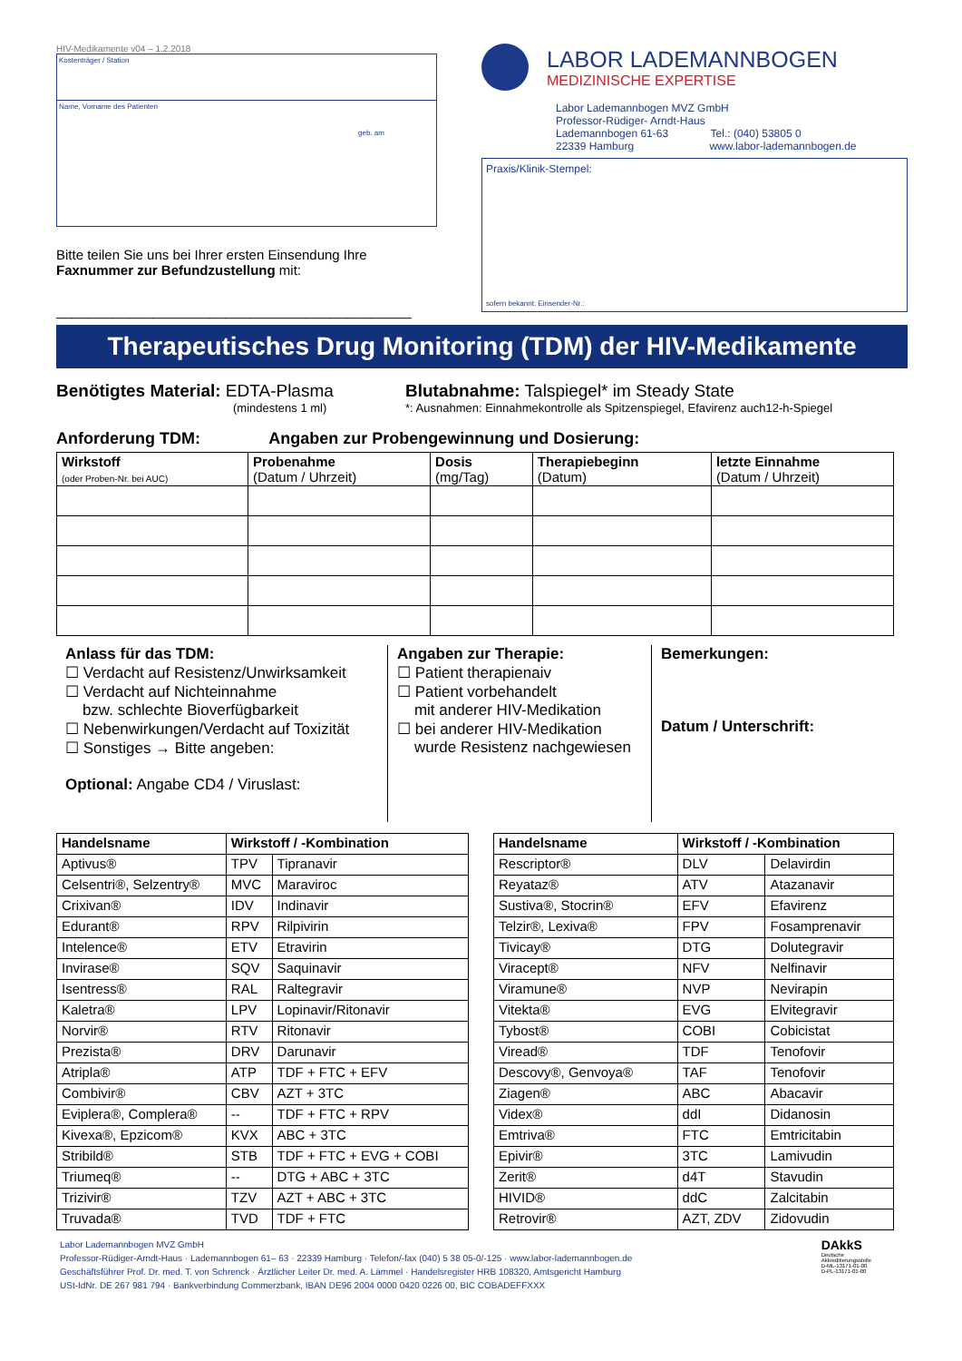HIV-Medikamente v04 – 1.2.2018
Kostenträger / Station
Name, Vorname des Patienten
geb. am
Bitte teilen Sie uns bei Ihrer ersten Einsendung Ihre Faxnummer zur Befundzustellung mit:
____________________________________________
LABOR LADEMANNBOGEN
MEDIZINISCHE EXPERTISE
Labor Lademannbogen MVZ GmbH
Professor-Rüdiger- Arndt-Haus
Lademannbogen 61-63 Tel.: (040) 53805 0
22339 Hamburg www.labor-lademannbogen.de
Praxis/Klinik-Stempel:
sofern bekannt: Einsender-Nr.:
Therapeutisches Drug Monitoring (TDM) der HIV-Medikamente
Benötigtes Material: EDTA-Plasma
(mindestens 1 ml)
Blutabnahme: Talspiegel* im Steady State
*: Ausnahmen: Einnahmekontrolle als Spitzenspiegel, Efavirenz auch12-h-Spiegel
Anforderung TDM: Angaben zur Probengewinnung und Dosierung:
| Wirkstoff (oder Proben-Nr. bei AUC) | Probenahme (Datum / Uhrzeit) | Dosis (mg/Tag) | Therapiebeginn (Datum) | letzte Einnahme (Datum / Uhrzeit) |
| --- | --- | --- | --- | --- |
Anlass für das TDM:
☐ Verdacht auf Resistenz/Unwirksamkeit
☐ Verdacht auf Nichteinnahme
bzw. schlechte Bioverfügbarkeit
☐ Nebenwirkungen/Verdacht auf Toxizität
☐ Sonstiges → Bitte angeben:
Optional: Angabe CD4 / Viruslast:
Angaben zur Therapie:
☐ Patient therapienaiv
☐ Patient vorbehandelt
mit anderer HIV-Medikation
☐ bei anderer HIV-Medikation
wurde Resistenz nachgewiesen
Bemerkungen:
Datum / Unterschrift:
| Handelsname | Wirkstoff / -Kombination | |
| --- | --- | --- |
| Aptivus® | TPV | Tipranavir |
| Celsentri®, Selzentry® | MVC | Maraviroc |
| Crixivan® | IDV | Indinavir |
| Edurant® | RPV | Rilpivirin |
| Intelence® | ETV | Etravirin |
| Invirase® | SQV | Saquinavir |
| Isentress® | RAL | Raltegravir |
| Kaletra® | LPV | Lopinavir/Ritonavir |
| Norvir® | RTV | Ritonavir |
| Prezista® | DRV | Darunavir |
| Atripla® | ATP | TDF + FTC + EFV |
| Combivir® | CBV | AZT + 3TC |
| Eviplera®, Complera® | -- | TDF + FTC + RPV |
| Kivexa®, Epzicom® | KVX | ABC + 3TC |
| Stribild® | STB | TDF + FTC + EVG + COBI |
| Triumeq® | -- | DTG + ABC + 3TC |
| Trizivir® | TZV | AZT + ABC + 3TC |
| Truvada® | TVD | TDF + FTC |
| Handelsname | Wirkstoff / -Kombination | |
| --- | --- | --- |
| Rescriptor® | DLV | Delavirdin |
| Reyataz® | ATV | Atazanavir |
| Sustiva®, Stocrin® | EFV | Efavirenz |
| Telzir®, Lexiva® | FPV | Fosamprenavir |
| Tivicay® | DTG | Dolutegravir |
| Viracept® | NFV | Nelfinavir |
| Viramune® | NVP | Nevirapin |
| Vitekta® | EVG | Elvitegravir |
| Tybost® | COBI | Cobicistat |
| Viread® | TDF | Tenofovir |
| Descovy®, Genvoya® | TAF | Tenofovir |
| Ziagen® | ABC | Abacavir |
| Videx® | ddI | Didanosin |
| Emtriva® | FTC | Emtricitabin |
| Epivir® | 3TC | Lamivudin |
| Zerit® | d4T | Stavudin |
| HIVID® | ddC | Zalcitabin |
| Retrovir® | AZT, ZDV | Zidovudin |
Labor Lademannbogen MVZ GmbH
Professor-Rüdiger-Arndt-Haus · Lademannbogen 61– 63 · 22339 Hamburg · Telefon/-fax (040) 5 38 05-0/-125 · www.labor-lademannbogen.de
Geschäftsführer Prof. Dr. med. T. von Schrenck · Ärztlicher Leiter Dr. med. A. Lämmel · Handelsregister HRB 108320, Amtsgericht Hamburg
USt-IdNr. DE 267 981 794 · Bankverbindung Commerzbank, IBAN DE96 2004 0000 0420 0226 00, BIC COBADEFFXXX
DAkkS
Deutsche
Akkreditierungsstelle
D-ML-13171-01-00
D-PL-13171-01-00